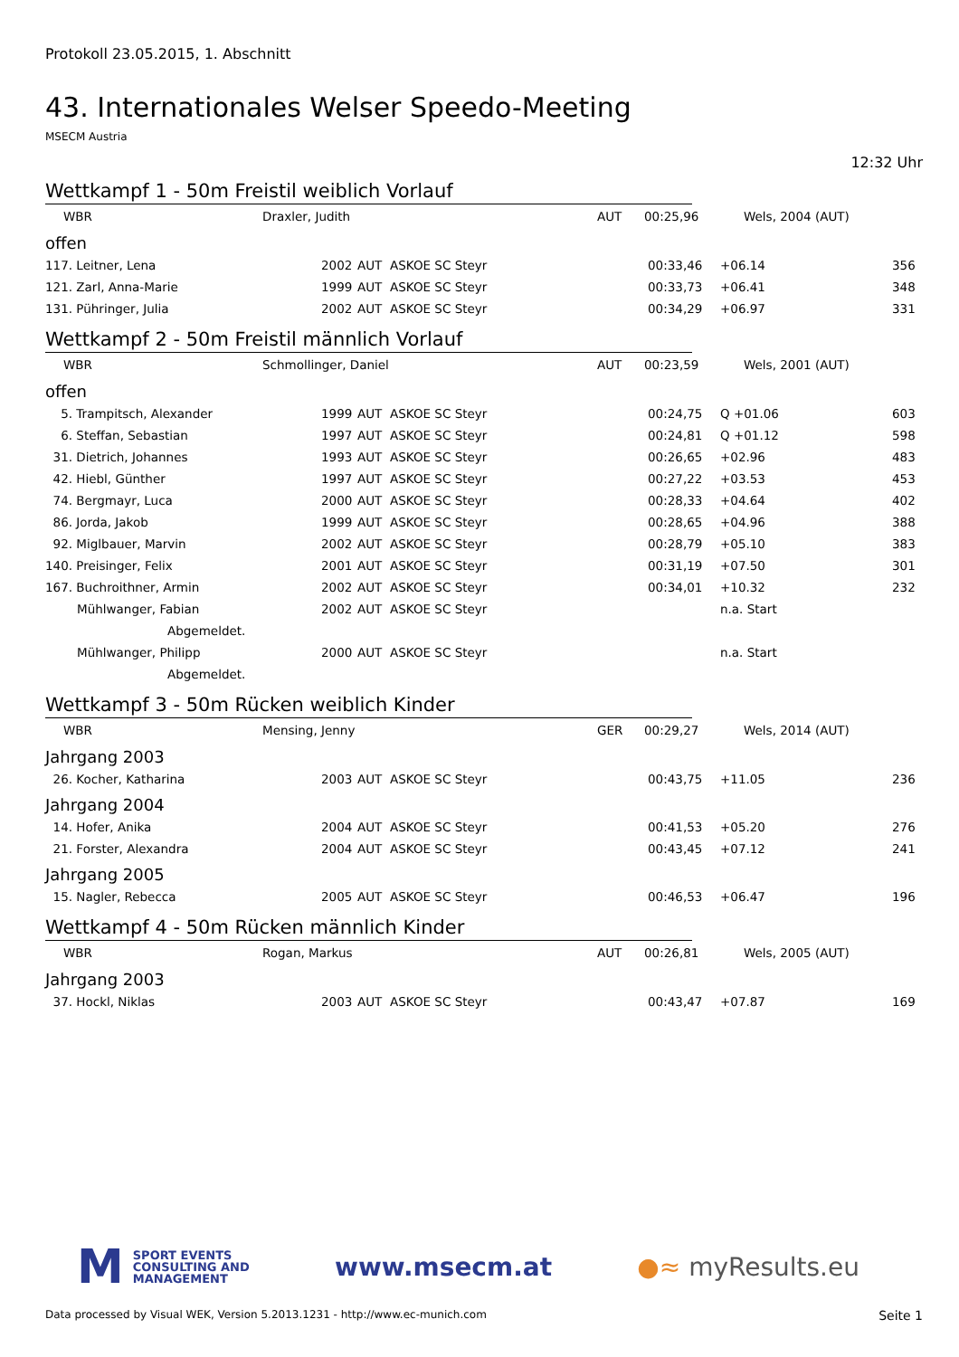Protokoll 23.05.2015, 1. Abschnitt
43. Internationales Welser Speedo-Meeting
MSECM Austria
12:32 Uhr
Wettkampf 1 - 50m Freistil weiblich Vorlauf
| WBR | Draxler, Judith | AUT | 00:25,96 | Wels, 2004 (AUT) |
offen
| 117. Leitner, Lena | 2002 | AUT | ASKOE SC Steyr | 00:33,46 | +06.14 | 356 |
| 121. Zarl, Anna-Marie | 1999 | AUT | ASKOE SC Steyr | 00:33,73 | +06.41 | 348 |
| 131. Pühringer, Julia | 2002 | AUT | ASKOE SC Steyr | 00:34,29 | +06.97 | 331 |
Wettkampf 2 - 50m Freistil männlich Vorlauf
| WBR | Schmollinger, Daniel | AUT | 00:23,59 | Wels, 2001 (AUT) |
offen
| 5. Trampitsch, Alexander | 1999 | AUT | ASKOE SC Steyr | 00:24,75 | Q +01.06 | 603 |
| 6. Steffan, Sebastian | 1997 | AUT | ASKOE SC Steyr | 00:24,81 | Q +01.12 | 598 |
| 31. Dietrich, Johannes | 1993 | AUT | ASKOE SC Steyr | 00:26,65 | +02.96 | 483 |
| 42. Hiebl, Günther | 1997 | AUT | ASKOE SC Steyr | 00:27,22 | +03.53 | 453 |
| 74. Bergmayr, Luca | 2000 | AUT | ASKOE SC Steyr | 00:28,33 | +04.64 | 402 |
| 86. Jorda, Jakob | 1999 | AUT | ASKOE SC Steyr | 00:28,65 | +04.96 | 388 |
| 92. Miglbauer, Marvin | 2002 | AUT | ASKOE SC Steyr | 00:28,79 | +05.10 | 383 |
| 140. Preisinger, Felix | 2001 | AUT | ASKOE SC Steyr | 00:31,19 | +07.50 | 301 |
| 167. Buchroithner, Armin | 2002 | AUT | ASKOE SC Steyr | 00:34,01 | +10.32 | 232 |
| Mühlwanger, Fabian | 2002 | AUT | ASKOE SC Steyr | | n.a. Start | |
| Abgemeldet. | | | | | | |
| Mühlwanger, Philipp | 2000 | AUT | ASKOE SC Steyr | | n.a. Start | |
| Abgemeldet. | | | | | | |
Wettkampf 3 - 50m Rücken weiblich Kinder
| WBR | Mensing, Jenny | GER | 00:29,27 | Wels, 2014 (AUT) |
Jahrgang 2003
| 26. Kocher, Katharina | 2003 | AUT | ASKOE SC Steyr | 00:43,75 | +11.05 | 236 |
Jahrgang 2004
| 14. Hofer, Anika | 2004 | AUT | ASKOE SC Steyr | 00:41,53 | +05.20 | 276 |
| 21. Forster, Alexandra | 2004 | AUT | ASKOE SC Steyr | 00:43,45 | +07.12 | 241 |
Jahrgang 2005
| 15. Nagler, Rebecca | 2005 | AUT | ASKOE SC Steyr | 00:46,53 | +06.47 | 196 |
Wettkampf 4 - 50m Rücken männlich Kinder
| WBR | Rogan, Markus | AUT | 00:26,81 | Wels, 2005 (AUT) |
Jahrgang 2003
| 37. Hockl, Niklas | 2003 | AUT | ASKOE SC Steyr | 00:43,47 | +07.87 | 169 |
M
SPORT EVENTS
CONSULTING AND
MANAGEMENT
www.msecm.at ●≈ myResults.eu
Data processed by Visual WEK, Version 5.2013.1231 - http://www.ec-munich.com Seite 1